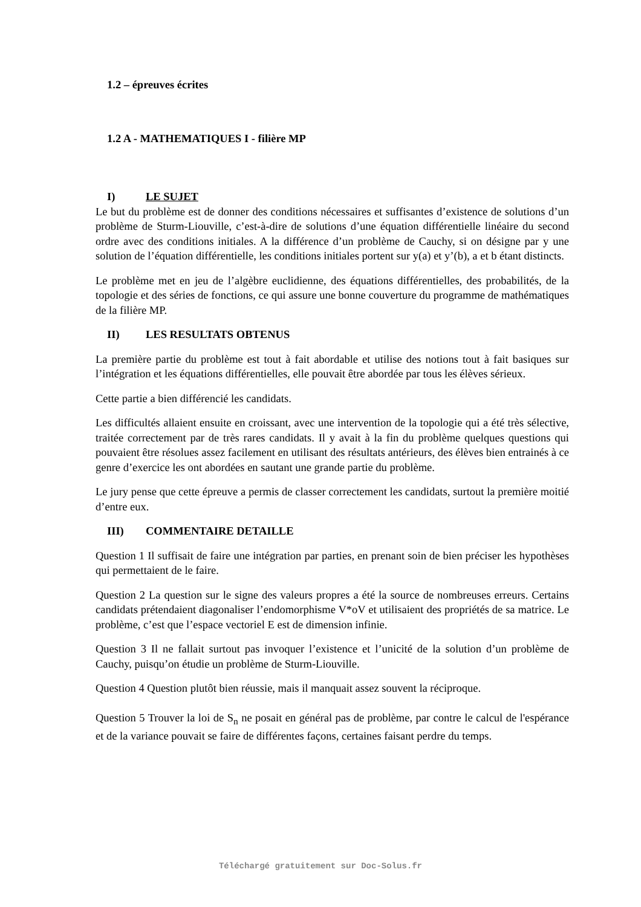1.2 – épreuves écrites
1.2 A - MATHEMATIQUES I - filière MP
I) LE SUJET
Le but du problème est de donner des conditions nécessaires et suffisantes d’existence de solutions d’un problème de Sturm-Liouville, c’est-à-dire de solutions d’une équation différentielle linéaire du second ordre avec des conditions initiales. A la différence d’un problème de Cauchy, si on désigne par y une solution de l’équation différentielle, les conditions initiales portent sur y(a) et y’(b), a et b étant distincts.
Le problème met en jeu de l’algèbre euclidienne, des équations différentielles, des probabilités, de la topologie et des séries de fonctions, ce qui assure une bonne couverture du programme de mathématiques de la filière MP.
II) LES RESULTATS OBTENUS
La première partie du problème est tout à fait abordable et utilise des notions tout à fait basiques sur l’intégration et les équations différentielles, elle pouvait être abordée par tous les élèves sérieux.
Cette partie a bien différencié les candidats.
Les difficultés allaient ensuite en croissant, avec une intervention de la topologie qui a été très sélective, traitée correctement par de très rares candidats. Il y avait à la fin du problème quelques questions qui pouvaient être résolues assez facilement en utilisant des résultats antérieurs, des élèves bien entrainés à ce genre d’exercice les ont abordées en sautant une grande partie du problème.
Le jury pense que cette épreuve a permis de classer correctement les candidats, surtout la première moitié d’entre eux.
III) COMMENTAIRE DETAILLE
Question 1 Il suffisait de faire une intégration par parties, en prenant soin de bien préciser les hypothèses qui permettaient de le faire.
Question 2 La question sur le signe des valeurs propres a été la source de nombreuses erreurs. Certains candidats prétendaient diagonaliser l’endomorphisme V*oV et utilisaient des propriétés de sa matrice. Le problème, c’est que l’espace vectoriel E est de dimension infinie.
Question 3 Il ne fallait surtout pas invoquer l’existence et l’unicité de la solution d’un problème de Cauchy, puisqu’on étudie un problème de Sturm-Liouville.
Question 4 Question plutôt bien réussie, mais il manquait assez souvent la réciproque.
Question 5 Trouver la loi de S<sub>n</sub> ne posait en général pas de problème, par contre le calcul de l'espérance et de la variance pouvait se faire de différentes façons, certaines faisant perdre du temps.
Téléchargé gratuitement sur Doc-Solus.fr